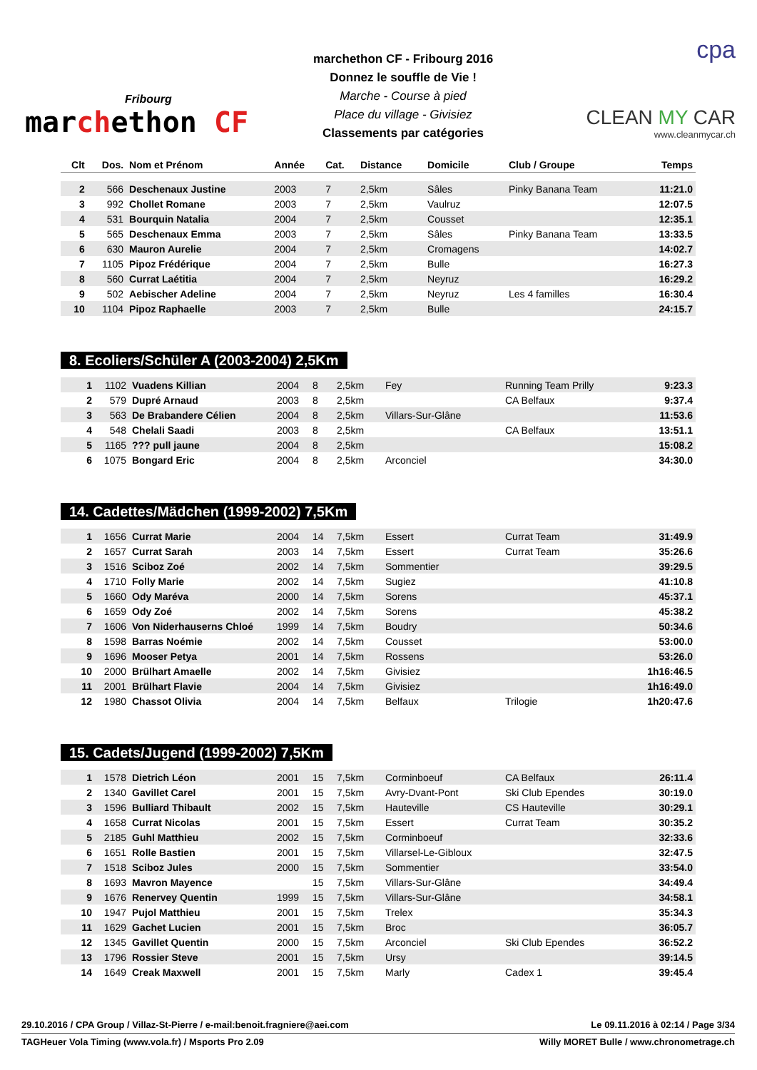Fribourg
marchethon CF
marchethon CF - Fribourg 2016
Donnez le souffle de Vie !
Marche - Course à pied
Place du village - Givisiez
Classements par catégories
cpa
CLEAN MY CAR
www.cleanmycar.ch
| Clt | Dos. | Nom et Prénom | Année | Cat. | Distance | Domicile | Club / Groupe | Temps |
| --- | --- | --- | --- | --- | --- | --- | --- | --- |
| 2 | 566 | Deschenaux Justine | 2003 | 7 | 2,5km | Sâles | Pinky Banana Team | 11:21.0 |
| 3 | 992 | Chollet Romane | 2003 | 7 | 2,5km | Vaulruz | | 12:07.5 |
| 4 | 531 | Bourquin Natalia | 2004 | 7 | 2,5km | Cousset | | 12:35.1 |
| 5 | 565 | Deschenaux Emma | 2003 | 7 | 2,5km | Sâles | Pinky Banana Team | 13:33.5 |
| 6 | 630 | Mauron Aurelie | 2004 | 7 | 2,5km | Cromagens | | 14:02.7 |
| 7 | 1105 | Pipoz Frédérique | 2004 | 7 | 2,5km | Bulle | | 16:27.3 |
| 8 | 560 | Currat Laétitia | 2004 | 7 | 2,5km | Neyruz | | 16:29.2 |
| 9 | 502 | Aebischer Adeline | 2004 | 7 | 2,5km | Neyruz | Les 4 familles | 16:30.4 |
| 10 | 1104 | Pipoz Raphaelle | 2003 | 7 | 2,5km | Bulle | | 24:15.7 |
8. Ecoliers/Schüler A (2003-2004) 2,5Km
| 1 | 1102 | Vuadens Killian | 2004 | 8 | 2,5km | Fey | Running Team Prilly | 9:23.3 |
| 2 | 579 | Dupré Arnaud | 2003 | 8 | 2,5km | | CA Belfaux | 9:37.4 |
| 3 | 563 | De Brabandere Célien | 2004 | 8 | 2,5km | Villars-Sur-Glâne | | 11:53.6 |
| 4 | 548 | Chelali Saadi | 2003 | 8 | 2,5km | | CA Belfaux | 13:51.1 |
| 5 | 1165 | ??? pull jaune | 2004 | 8 | 2,5km | | | 15:08.2 |
| 6 | 1075 | Bongard Eric | 2004 | 8 | 2,5km | Arconciel | | 34:30.0 |
14. Cadettes/Mädchen (1999-2002) 7,5Km
| 1 | 1656 | Currat Marie | 2004 | 14 | 7,5km | Essert | Currat Team | 31:49.9 |
| 2 | 1657 | Currat Sarah | 2003 | 14 | 7,5km | Essert | Currat Team | 35:26.6 |
| 3 | 1516 | Sciboz Zoé | 2002 | 14 | 7,5km | Sommentier | | 39:29.5 |
| 4 | 1710 | Folly Marie | 2002 | 14 | 7,5km | Sugiez | | 41:10.8 |
| 5 | 1660 | Ody Maréva | 2000 | 14 | 7,5km | Sorens | | 45:37.1 |
| 6 | 1659 | Ody Zoé | 2002 | 14 | 7,5km | Sorens | | 45:38.2 |
| 7 | 1606 | Von Niderhauserns Chloé | 1999 | 14 | 7,5km | Boudry | | 50:34.6 |
| 8 | 1598 | Barras Noémie | 2002 | 14 | 7,5km | Cousset | | 53:00.0 |
| 9 | 1696 | Mooser Petya | 2001 | 14 | 7,5km | Rossens | | 53:26.0 |
| 10 | 2000 | Brülhart Amaelle | 2002 | 14 | 7,5km | Givisiez | | 1h16:46.5 |
| 11 | 2001 | Brülhart Flavie | 2004 | 14 | 7,5km | Givisiez | | 1h16:49.0 |
| 12 | 1980 | Chassot Olivia | 2004 | 14 | 7,5km | Belfaux | Trilogie | 1h20:47.6 |
15. Cadets/Jugend (1999-2002) 7,5Km
| 1 | 1578 | Dietrich Léon | 2001 | 15 | 7,5km | Corminboeuf | CA Belfaux | 26:11.4 |
| 2 | 1340 | Gavillet Carel | 2001 | 15 | 7,5km | Avry-Dvant-Pont | Ski Club Ependes | 30:19.0 |
| 3 | 1596 | Bulliard Thibault | 2002 | 15 | 7,5km | Hauteville | CS Hauteville | 30:29.1 |
| 4 | 1658 | Currat Nicolas | 2001 | 15 | 7,5km | Essert | Currat Team | 30:35.2 |
| 5 | 2185 | Guhl Matthieu | 2002 | 15 | 7,5km | Corminboeuf | | 32:33.6 |
| 6 | 1651 | Rolle Bastien | 2001 | 15 | 7,5km | Villarsel-Le-Gibloux | | 32:47.5 |
| 7 | 1518 | Sciboz Jules | 2000 | 15 | 7,5km | Sommentier | | 33:54.0 |
| 8 | 1693 | Mavron Mayence | | 15 | 7,5km | Villars-Sur-Glâne | | 34:49.4 |
| 9 | 1676 | Renervey Quentin | 1999 | 15 | 7,5km | Villars-Sur-Glâne | | 34:58.1 |
| 10 | 1947 | Pujol Matthieu | 2001 | 15 | 7,5km | Trelex | | 35:34.3 |
| 11 | 1629 | Gachet Lucien | 2001 | 15 | 7,5km | Broc | | 36:05.7 |
| 12 | 1345 | Gavillet Quentin | 2000 | 15 | 7,5km | Arconciel | Ski Club Ependes | 36:52.2 |
| 13 | 1796 | Rossier Steve | 2001 | 15 | 7,5km | Ursy | | 39:14.5 |
| 14 | 1649 | Creak Maxwell | 2001 | 15 | 7,5km | Marly | Cadex 1 | 39:45.4 |
29.10.2016 / CPA Group / Villaz-St-Pierre / e-mail:benoit.fragniere@aei.com Le 09.11.2016 à 02:14 / Page 3/34
TAGHeuer Vola Timing (www.vola.fr) / Msports Pro 2.09 Willy MORET Bulle / www.chronometrage.ch